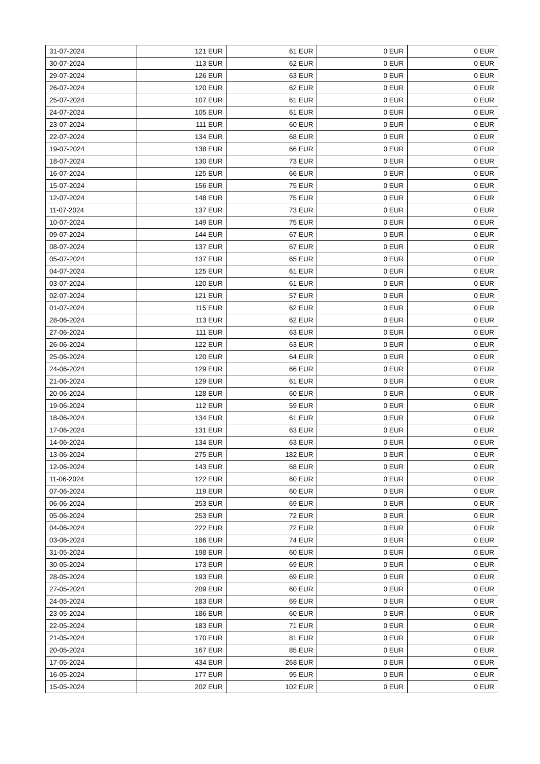| 31-07-2024 | 121 EUR | 61 EUR | 0 EUR | 0 EUR |
| 30-07-2024 | 113 EUR | 62 EUR | 0 EUR | 0 EUR |
| 29-07-2024 | 126 EUR | 63 EUR | 0 EUR | 0 EUR |
| 26-07-2024 | 120 EUR | 62 EUR | 0 EUR | 0 EUR |
| 25-07-2024 | 107 EUR | 61 EUR | 0 EUR | 0 EUR |
| 24-07-2024 | 105 EUR | 61 EUR | 0 EUR | 0 EUR |
| 23-07-2024 | 111 EUR | 60 EUR | 0 EUR | 0 EUR |
| 22-07-2024 | 134 EUR | 68 EUR | 0 EUR | 0 EUR |
| 19-07-2024 | 138 EUR | 66 EUR | 0 EUR | 0 EUR |
| 18-07-2024 | 130 EUR | 73 EUR | 0 EUR | 0 EUR |
| 16-07-2024 | 125 EUR | 66 EUR | 0 EUR | 0 EUR |
| 15-07-2024 | 156 EUR | 75 EUR | 0 EUR | 0 EUR |
| 12-07-2024 | 148 EUR | 75 EUR | 0 EUR | 0 EUR |
| 11-07-2024 | 137 EUR | 73 EUR | 0 EUR | 0 EUR |
| 10-07-2024 | 149 EUR | 75 EUR | 0 EUR | 0 EUR |
| 09-07-2024 | 144 EUR | 67 EUR | 0 EUR | 0 EUR |
| 08-07-2024 | 137 EUR | 67 EUR | 0 EUR | 0 EUR |
| 05-07-2024 | 137 EUR | 65 EUR | 0 EUR | 0 EUR |
| 04-07-2024 | 125 EUR | 61 EUR | 0 EUR | 0 EUR |
| 03-07-2024 | 120 EUR | 61 EUR | 0 EUR | 0 EUR |
| 02-07-2024 | 121 EUR | 57 EUR | 0 EUR | 0 EUR |
| 01-07-2024 | 115 EUR | 62 EUR | 0 EUR | 0 EUR |
| 28-06-2024 | 113 EUR | 62 EUR | 0 EUR | 0 EUR |
| 27-06-2024 | 111 EUR | 63 EUR | 0 EUR | 0 EUR |
| 26-06-2024 | 122 EUR | 63 EUR | 0 EUR | 0 EUR |
| 25-06-2024 | 120 EUR | 64 EUR | 0 EUR | 0 EUR |
| 24-06-2024 | 129 EUR | 66 EUR | 0 EUR | 0 EUR |
| 21-06-2024 | 129 EUR | 61 EUR | 0 EUR | 0 EUR |
| 20-06-2024 | 128 EUR | 60 EUR | 0 EUR | 0 EUR |
| 19-06-2024 | 112 EUR | 59 EUR | 0 EUR | 0 EUR |
| 18-06-2024 | 134 EUR | 61 EUR | 0 EUR | 0 EUR |
| 17-06-2024 | 131 EUR | 63 EUR | 0 EUR | 0 EUR |
| 14-06-2024 | 134 EUR | 63 EUR | 0 EUR | 0 EUR |
| 13-06-2024 | 275 EUR | 182 EUR | 0 EUR | 0 EUR |
| 12-06-2024 | 143 EUR | 68 EUR | 0 EUR | 0 EUR |
| 11-06-2024 | 122 EUR | 60 EUR | 0 EUR | 0 EUR |
| 07-06-2024 | 119 EUR | 60 EUR | 0 EUR | 0 EUR |
| 06-06-2024 | 253 EUR | 69 EUR | 0 EUR | 0 EUR |
| 05-06-2024 | 253 EUR | 72 EUR | 0 EUR | 0 EUR |
| 04-06-2024 | 222 EUR | 72 EUR | 0 EUR | 0 EUR |
| 03-06-2024 | 186 EUR | 74 EUR | 0 EUR | 0 EUR |
| 31-05-2024 | 198 EUR | 60 EUR | 0 EUR | 0 EUR |
| 30-05-2024 | 173 EUR | 69 EUR | 0 EUR | 0 EUR |
| 28-05-2024 | 193 EUR | 69 EUR | 0 EUR | 0 EUR |
| 27-05-2024 | 209 EUR | 60 EUR | 0 EUR | 0 EUR |
| 24-05-2024 | 183 EUR | 69 EUR | 0 EUR | 0 EUR |
| 23-05-2024 | 186 EUR | 60 EUR | 0 EUR | 0 EUR |
| 22-05-2024 | 183 EUR | 71 EUR | 0 EUR | 0 EUR |
| 21-05-2024 | 170 EUR | 81 EUR | 0 EUR | 0 EUR |
| 20-05-2024 | 167 EUR | 85 EUR | 0 EUR | 0 EUR |
| 17-05-2024 | 434 EUR | 268 EUR | 0 EUR | 0 EUR |
| 16-05-2024 | 177 EUR | 95 EUR | 0 EUR | 0 EUR |
| 15-05-2024 | 202 EUR | 102 EUR | 0 EUR | 0 EUR |